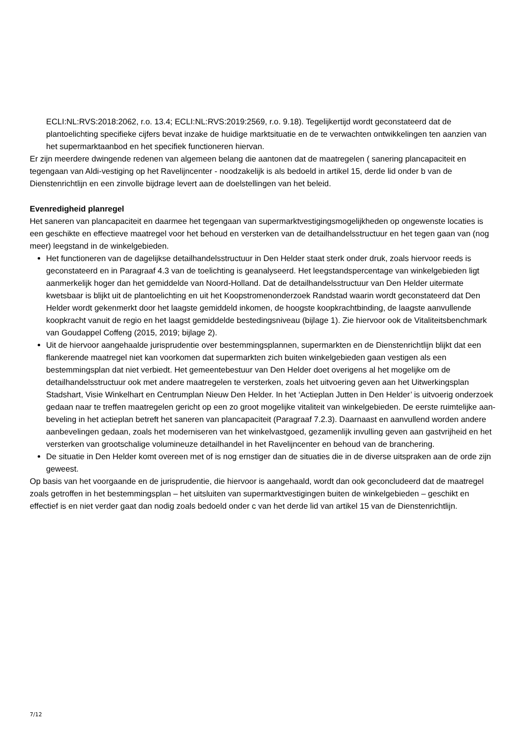ECLI:NL:RVS:2018:2062, r.o. 13.4; ECLI:NL:RVS:2019:2569, r.o. 9.18). Tegelijkertijd wordt geconsta­teerd dat de plantoelichting specifieke cijfers bevat inzake de huidige marktsituatie en de te verwachten ontwikkelingen ten aanzien van het supermarktaanbod en het specifiek functioneren hiervan.
Er zijn meerdere dwingende redenen van algemeen belang die aantonen dat de maatregelen ( sanering plancapaciteit en tegengaan van Aldi-vestiging op het Ravelijncenter - noodzakelijk is als bedoeld in arti­kel 15, derde lid onder b van de Dienstenrichtlijn en een zinvolle bijdrage levert aan de doelstellingen van het beleid.
Evenredigheid planregel
Het saneren van plancapaciteit en daarmee het tegengaan van supermarktvestigingsmogelijkheden op on­gewenste locaties is een geschikte en effectieve maatregel voor het behoud en versterken van de detailhan­delsstructuur en het tegen gaan van (nog meer) leegstand in de winkelgebieden.
Het functioneren van de dagelijkse detailhandelsstructuur in Den Helder staat sterk onder druk, zoals hiervoor reeds is geconstateerd en in Paragraaf 4.3 van de toelichting is geanalyseerd. Het leegstands­percentage van winkelgebieden ligt aanmerkelijk hoger dan het gemiddelde van Noord-Holland. Dat de detailhandelsstructuur van Den Helder uitermate kwetsbaar is blijkt uit de plantoelichting en uit het Koopstromenonderzoek Randstad waarin wordt geconstateerd dat Den Helder wordt gekenmerkt door het laagste gemiddeld inkomen, de hoogste koopkrachtbinding, de laagste aanvullende koopkracht van­uit de regio en het laagst gemiddelde bestedingsniveau (bijlage 1). Zie hiervoor ook de Vitaliteitsbench­mark van Goudappel Coffeng (2015, 2019; bijlage 2).
Uit de hiervoor aangehaalde jurisprudentie over bestemmingsplannen, supermarkten en de Diensten­richtlijn blijkt dat een flankerende maatregel niet kan voorkomen dat supermarkten zich buiten winkelge­bieden gaan vestigen als een bestemmingsplan dat niet verbiedt. Het gemeentebestuur van Den Helder doet overigens al het mogelijke om de detailhandelsstructuur ook met andere maatregelen te verster­ken, zoals het uitvoering geven aan het Uitwerkingsplan Stadshart, Visie Winkelhart en Centrumplan Nieuw Den Helder. In het ‘Actieplan Jutten in Den Helder’ is uitvoerig onderzoek gedaan naar te treffen maatregelen gericht op een zo groot mogelijke vitaliteit van winkelgebieden. De eerste ruimtelijke aan­beveling in het actieplan betreft het saneren van plancapaciteit (Paragraaf 7.2.3). Daarnaast en aanvul­lend worden andere aanbevelingen gedaan, zoals het moderniseren van het winkelvastgoed, gezamen­lijk invulling geven aan gastvrijheid en het versterken van grootschalige volumineuze detailhandel in het Ravelijncenter en behoud van de branchering.
De situatie in Den Helder komt overeen met of is nog ernstiger dan de situaties die in de diverse uitspra­ken aan de orde zijn geweest.
Op basis van het voorgaande en de jurisprudentie, die hiervoor is aangehaald, wordt dan ook geconclu­deerd dat de maatregel zoals getroffen in het bestemmingsplan – het uitsluiten van supermarktvestigingen buiten de winkelgebieden – geschikt en effectief is en niet verder gaat dan nodig zoals bedoeld onder c van het derde lid van artikel 15 van de Dienstenrichtlijn.
7/12